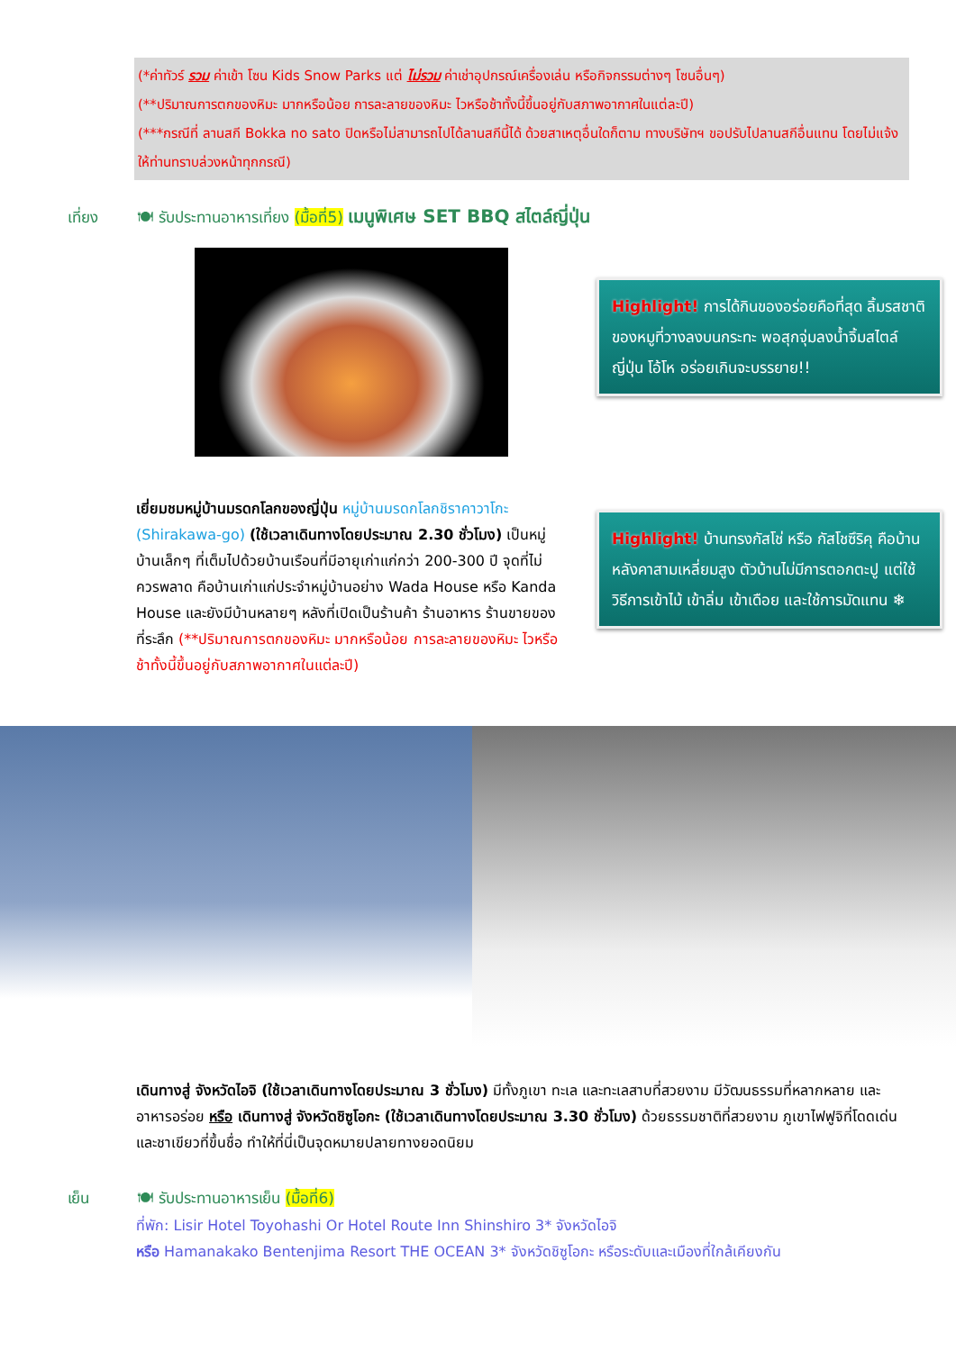(*ค่าทัวร์ รวม ค่าเข้า โซน Kids Snow Parks แต่ ไม่รวม ค่าเช่าอุปกรณ์เครื่องเล่น หรือกิจกรรมต่างๆ โซนอื่นๆ)
(**ปริมาณการตกของหิมะ มากหรือน้อย การละลายของหิมะ ไวหรือช้าทั้งนี้ขึ้นอยู่กับสภาพอากาศในแต่ละปี)
(***กรณีที่ ลานสกี Bokka no sato ปิดหรือไม่สามารถไปได้ลานสกีนี้ได้ ด้วยสาเหตุอื่นใดก็ตาม ทางบริษัทฯ ขอปรับไปลานสกีอื่นแทน โดยไม่แจ้งให้ท่านทราบล่วงหน้าทุกกรณี)
เที่ยง 🍽 รับประทานอาหารเที่ยง (มื้อที่5) เมนูพิเศษ SET BBQ สไตล์ญี่ปุ่น
Highlight! การได้กินของอร่อยคือที่สุด ลิ้มรสชาติของหมูที่วางลงบนกระทะ พอสุกจุ่มลงน้ำจิ้มสไตล์ญี่ปุ่น โอ้โห อร่อยเกินจะบรรยาย!!
เยี่ยมชมหมู่บ้านมรดกโลกของญี่ปุ่น หมู่บ้านมรดกโลกชิราคาวาโกะ (Shirakawa-go) (ใช้เวลาเดินทางโดยประมาณ 2.30 ชั่วโมง) เป็นหมู่บ้านเล็กๆ ที่เต็มไปด้วยบ้านเรือนที่มีอายุเก่าแก่กว่า 200-300 ปี จุดที่ไม่ควรพลาด คือบ้านเก่าแก่ประจำหมู่บ้านอย่าง Wada House หรือ Kanda House และยังมีบ้านหลายๆ หลังที่เปิดเป็นร้านค้า ร้านอาหาร ร้านขายของที่ระลึก (**ปริมาณการตกของหิมะ มากหรือน้อย การละลายของหิมะ ไวหรือช้าทั้งนี้ขึ้นอยู่กับสภาพอากาศในแต่ละปี)
Highlight! บ้านทรงกัสโช่ หรือ กัสโชซึริคุ คือบ้านหลังคาสามเหลี่ยมสูง ตัวบ้านไม่มีการตอกตะปู แต่ใช้วิธีการเข้าไม้ เข้าลิ่ม เข้าเดือย และใช้การมัดแทน ❄
เดินทางสู่ จังหวัดไอจิ (ใช้เวลาเดินทางโดยประมาณ 3 ชั่วโมง) มีทั้งภูเขา ทะเล และทะเลสาบที่สวยงาม มีวัฒนธรรมที่หลากหลาย และอาหารอร่อย หรือ เดินทางสู่ จังหวัดชิซูโอกะ (ใช้เวลาเดินทางโดยประมาณ 3.30 ชั่วโมง) ด้วยธรรมชาติที่สวยงาม ภูเขาไฟฟูจิที่โดดเด่น และชาเขียวที่ขึ้นชื่อ ทำให้ที่นี่เป็นจุดหมายปลายทางยอดนิยม
เย็น 🍽 รับประทานอาหารเย็น (มื้อที่6)
ที่พัก: Lisir Hotel Toyohashi Or Hotel Route Inn Shinshiro 3* จังหวัดไอจิ
หรือ Hamanakako Bentenjima Resort THE OCEAN 3* จังหวัดชิซูโอกะ หรือระดับและเมืองที่ใกล้เคียงกัน